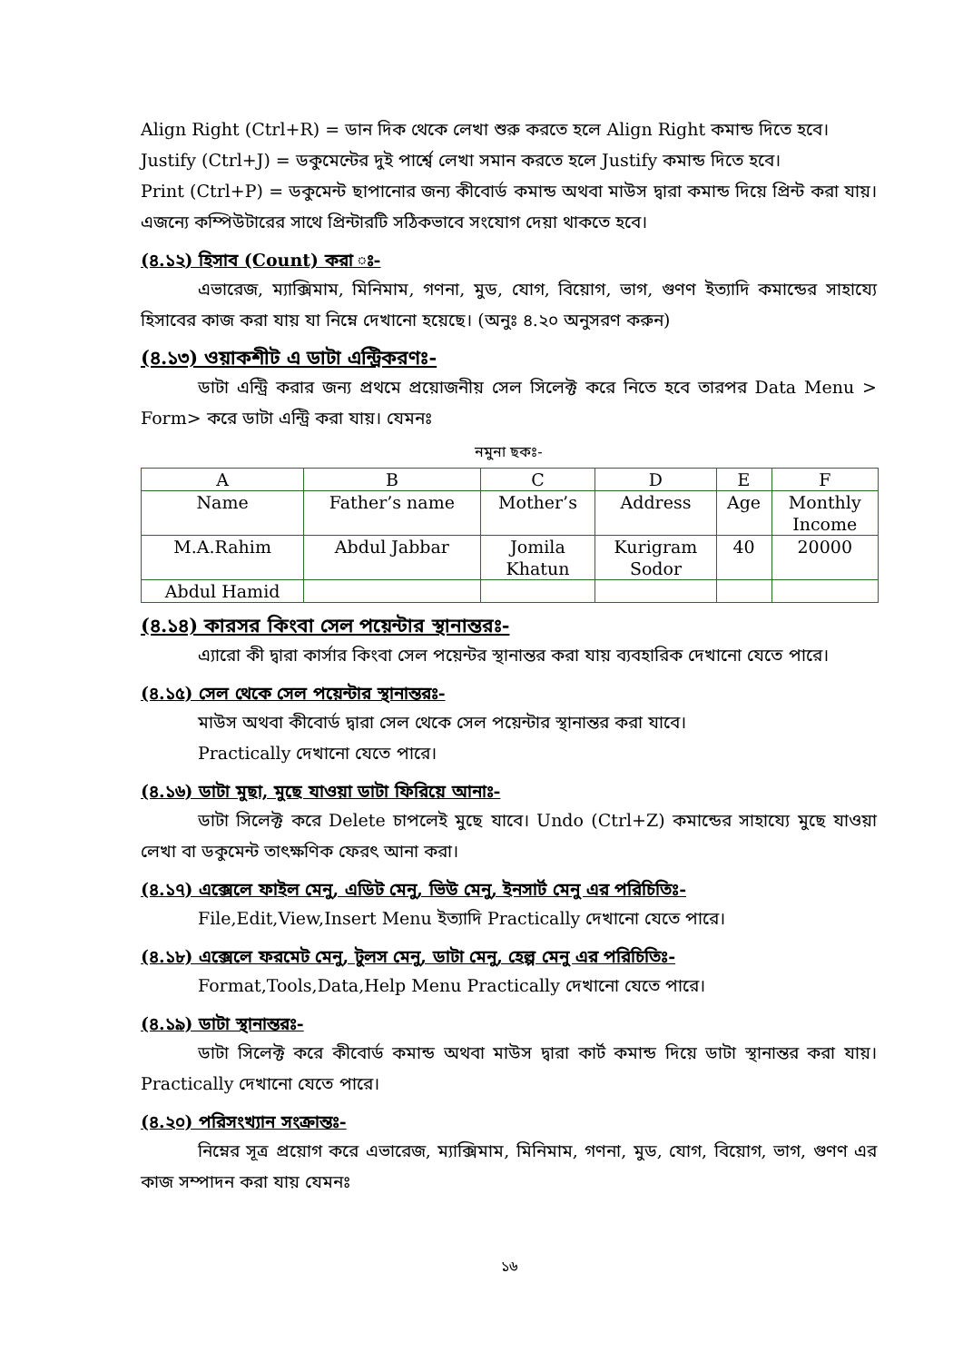Align Right (Ctrl+R) = ডান দিক থেকে লেখা শুরু করতে হলে Align Right কমান্ড দিতে হবে।
Justify (Ctrl+J) = ডকুমেন্টের দুই পার্শ্বে লেখা সমান করতে হলে Justify কমান্ড দিতে হবে।
Print (Ctrl+P) = ডকুমেন্ট ছাপানোর জন্য কীবোর্ড কমান্ড অথবা মাউস দ্বারা কমান্ড দিয়ে প্রিন্ট করা যায়। এজন্যে কম্পিউটারের সাথে প্রিন্টারটি সঠিকভাবে সংযোগ দেয়া থাকতে হবে।
(৪.১২) হিসাব (Count) করা ঃ-
এভারেজ, ম্যাক্সিমাম, মিনিমাম, গণনা, মুড, যোগ, বিয়োগ, ভাগ, গুণণ ইত্যাদি কমান্ডের সাহায্যে হিসাবের কাজ করা যায় যা নিম্নে দেখানো হয়েছে। (অনুঃ ৪.২০ অনুসরণ করুন)
(৪.১৩) ওয়াকশীট এ ডাটা এন্ট্রিকরণঃ-
ডাটা এন্ট্রি করার জন্য প্রথমে প্রয়োজনীয় সেল সিলেক্ট করে নিতে হবে তারপর Data Menu > Form> করে ডাটা এন্ট্রি করা যায়। যেমনঃ
নমুনা ছকঃ-
| A | B | C | D | E | F |
| Name | Father’s name | Mother’s | Address | Age | Monthly Income |
| M.A.Rahim | Abdul Jabbar | Jomila Khatun | Kurigram Sodor | 40 | 20000 |
| Abdul Hamid | | | | | |
(৪.১৪) কারসর কিংবা সেল পয়েন্টার স্থানান্তরঃ-
এ্যারো কী দ্বারা কার্সার কিংবা সেল পয়েন্টর স্থানান্তর করা যায় ব্যবহারিক দেখানো যেতে পারে।
(৪.১৫) সেল থেকে সেল পয়েন্টার স্থানান্তরঃ-
মাউস অথবা কীবোর্ড দ্বারা সেল থেকে সেল পয়েন্টার স্থানান্তর করা যাবে।
Practically দেখানো যেতে পারে।
(৪.১৬) ডাটা মুছা, মুছে যাওয়া ডাটা ফিরিয়ে আনাঃ-
ডাটা সিলেক্ট করে Delete চাপলেই মুছে যাবে। Undo (Ctrl+Z) কমান্ডের সাহায্যে মুছে যাওয়া লেখা বা ডকুমেন্ট তাৎক্ষণিক ফেরৎ আনা করা।
(৪.১৭) এক্সেলে ফাইল মেনু, এডিট মেনু, ভিউ মেনু, ইনসার্ট মেনু এর পরিচিতিঃ-
File,Edit,View,Insert Menu ইত্যাদি Practically দেখানো যেতে পারে।
(৪.১৮) এক্সেলে ফরমেট মেনু, টুলস মেনু, ডাটা মেনু, হেল্প মেনু এর পরিচিতিঃ-
Format,Tools,Data,Help Menu Practically দেখানো যেতে পারে।
(৪.১৯) ডাটা স্থানান্তরঃ-
ডাটা সিলেক্ট করে কীবোর্ড কমান্ড অথবা মাউস দ্বারা কার্ট কমান্ড দিয়ে ডাটা স্থানান্তর করা যায়। Practically দেখানো যেতে পারে।
(৪.২০) পরিসংখ্যান সংক্রান্তঃ-
নিম্নের সূত্র প্রয়োগ করে এভারেজ, ম্যাক্সিমাম, মিনিমাম, গণনা, মুড, যোগ, বিয়োগ, ভাগ, গুণণ এর কাজ সম্পাদন করা যায় যেমনঃ
১৬